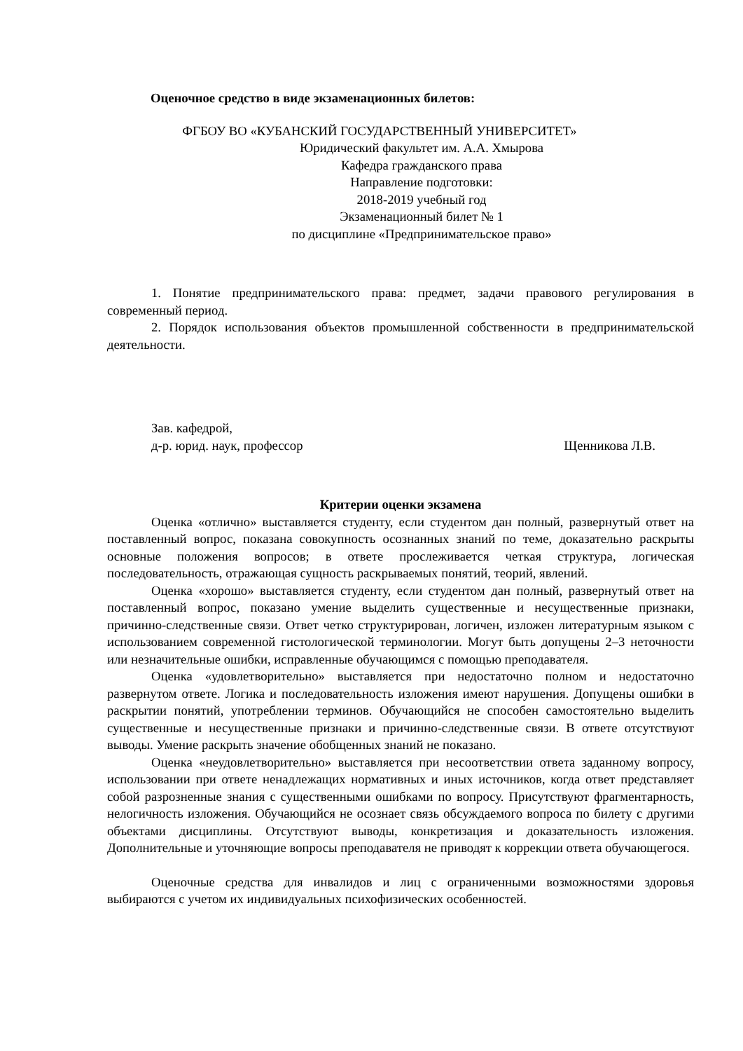Оценочное средство в виде экзаменационных билетов:
ФГБОУ ВО «КУБАНСКИЙ ГОСУДАРСТВЕННЫЙ УНИВЕРСИТЕТ»
Юридический факультет им. А.А. Хмырова
Кафедра гражданского права
Направление подготовки:
2018-2019 учебный год
Экзаменационный билет № 1
по дисциплине «Предпринимательское право»
1. Понятие предпринимательского права: предмет, задачи правового регулирования в современный период.
2. Порядок использования объектов промышленной собственности в предпринимательской деятельности.
Зав. кафедрой,
д-р. юрид. наук, профессор Щенникова Л.В.
Критерии оценки экзамена
Оценка «отлично» выставляется студенту, если студентом дан полный, развернутый ответ на поставленный вопрос, показана совокупность осознанных знаний по теме, доказательно раскрыты основные положения вопросов; в ответе прослеживается четкая структура, логическая последовательность, отражающая сущность раскрываемых понятий, теорий, явлений.
Оценка «хорошо» выставляется студенту, если студентом дан полный, развернутый ответ на поставленный вопрос, показано умение выделить существенные и несущественные признаки, причинно-следственные связи. Ответ четко структурирован, логичен, изложен литературным языком с использованием современной гистологической терминологии. Могут быть допущены 2–3 неточности или незначительные ошибки, исправленные обучающимся с помощью преподавателя.
Оценка «удовлетворительно» выставляется при недостаточно полном и недостаточно развернутом ответе. Логика и последовательность изложения имеют нарушения. Допущены ошибки в раскрытии понятий, употреблении терминов. Обучающийся не способен самостоятельно выделить существенные и несущественные признаки и причинно-следственные связи. В ответе отсутствуют выводы. Умение раскрыть значение обобщенных знаний не показано.
Оценка «неудовлетворительно» выставляется при несоответствии ответа заданному вопросу, использовании при ответе ненадлежащих нормативных и иных источников, когда ответ представляет собой разрозненные знания с существенными ошибками по вопросу. Присутствуют фрагментарность, нелогичность изложения. Обучающийся не осознает связь обсуждаемого вопроса по билету с другими объектами дисциплины. Отсутствуют выводы, конкретизация и доказательность изложения. Дополнительные и уточняющие вопросы преподавателя не приводят к коррекции ответа обучающегося.
Оценочные средства для инвалидов и лиц с ограниченными возможностями здоровья выбираются с учетом их индивидуальных психофизических особенностей.